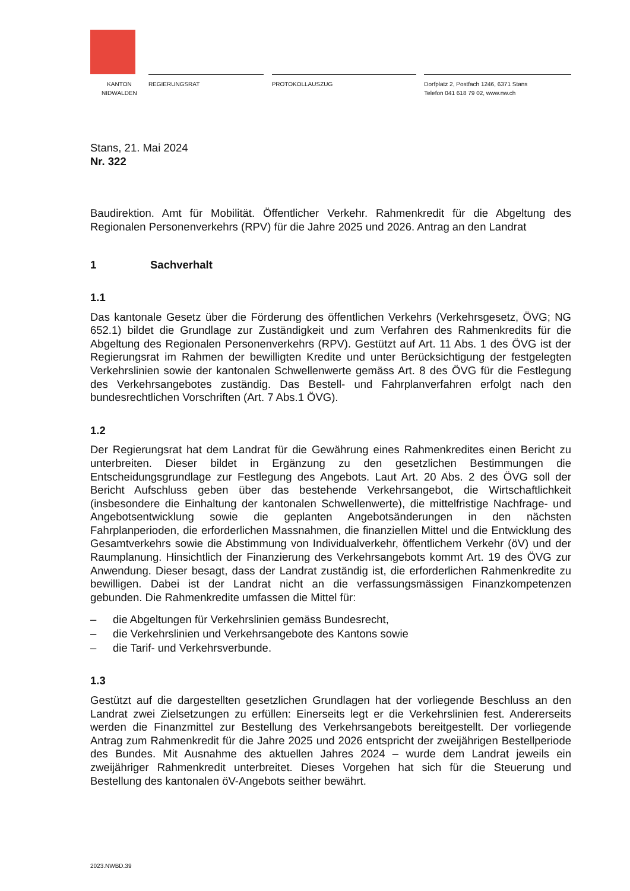KANTON
NIDWALDEN
REGIERUNGSRAT PROTOKOLLAUSZUG Dorfplatz 2, Postfach 1246, 6371 Stans
Telefon 041 618 79 02, www.nw.ch
Stans, 21. Mai 2024
Nr. 322
Baudirektion. Amt für Mobilität. Öffentlicher Verkehr. Rahmenkredit für die Abgeltung des Regionalen Personenverkehrs (RPV) für die Jahre 2025 und 2026. Antrag an den Landrat
1 Sachverhalt
1.1
Das kantonale Gesetz über die Förderung des öffentlichen Verkehrs (Verkehrsgesetz, ÖVG; NG 652.1) bildet die Grundlage zur Zuständigkeit und zum Verfahren des Rahmenkredits für die Abgeltung des Regionalen Personenverkehrs (RPV). Gestützt auf Art. 11 Abs. 1 des ÖVG ist der Regierungsrat im Rahmen der bewilligten Kredite und unter Berücksichtigung der festgelegten Verkehrslinien sowie der kantonalen Schwellenwerte gemäss Art. 8 des ÖVG für die Festlegung des Verkehrsangebotes zuständig. Das Bestell- und Fahrplanverfahren erfolgt nach den bundesrechtlichen Vorschriften (Art. 7 Abs.1 ÖVG).
1.2
Der Regierungsrat hat dem Landrat für die Gewährung eines Rahmenkredites einen Bericht zu unterbreiten. Dieser bildet in Ergänzung zu den gesetzlichen Bestimmungen die Entscheidungsgrundlage zur Festlegung des Angebots. Laut Art. 20 Abs. 2 des ÖVG soll der Bericht Aufschluss geben über das bestehende Verkehrsangebot, die Wirtschaftlichkeit (insbesondere die Einhaltung der kantonalen Schwellenwerte), die mittelfristige Nachfrage- und Angebotsentwicklung sowie die geplanten Angebotsänderungen in den nächsten Fahrplanperioden, die erforderlichen Massnahmen, die finanziellen Mittel und die Entwicklung des Gesamtverkehrs sowie die Abstimmung von Individualverkehr, öffentlichem Verkehr (öV) und der Raumplanung. Hinsichtlich der Finanzierung des Verkehrsangebots kommt Art. 19 des ÖVG zur Anwendung. Dieser besagt, dass der Landrat zuständig ist, die erforderlichen Rahmenkredite zu bewilligen. Dabei ist der Landrat nicht an die verfassungsmässigen Finanzkompetenzen gebunden. Die Rahmenkredite umfassen die Mittel für:
– die Abgeltungen für Verkehrslinien gemäss Bundesrecht,
– die Verkehrslinien und Verkehrsangebote des Kantons sowie
– die Tarif- und Verkehrsverbunde.
1.3
Gestützt auf die dargestellten gesetzlichen Grundlagen hat der vorliegende Beschluss an den Landrat zwei Zielsetzungen zu erfüllen: Einerseits legt er die Verkehrslinien fest. Andererseits werden die Finanzmittel zur Bestellung des Verkehrsangebots bereitgestellt. Der vorliegende Antrag zum Rahmenkredit für die Jahre 2025 und 2026 entspricht der zweijährigen Bestellperiode des Bundes. Mit Ausnahme des aktuellen Jahres 2024 – wurde dem Landrat jeweils ein zweijähriger Rahmenkredit unterbreitet. Dieses Vorgehen hat sich für die Steuerung und Bestellung des kantonalen öV-Angebots seither bewährt.
2023.NWBD.39